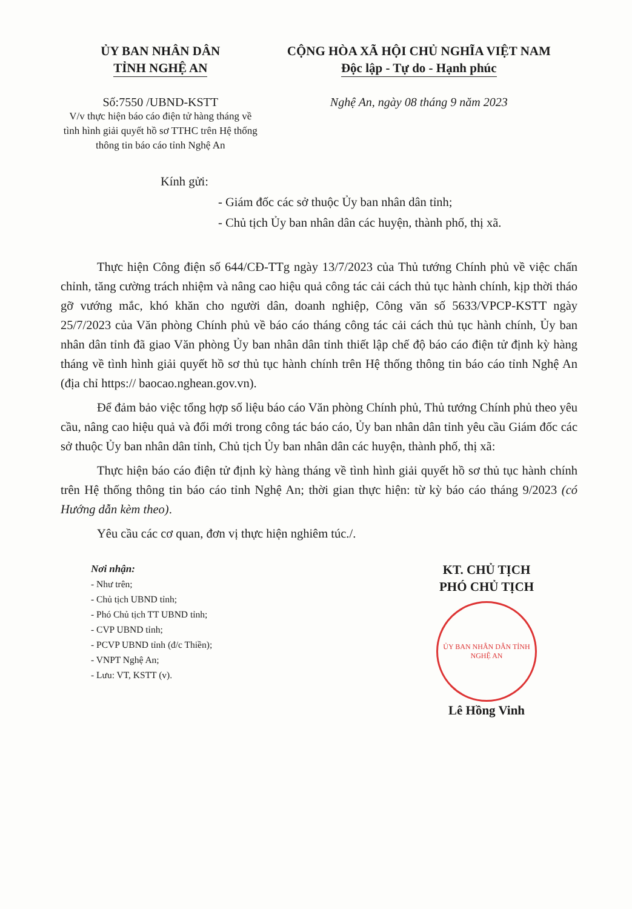ỦY BAN NHÂN DÂN
TỈNH NGHỆ AN
Số:7550 /UBND-KSTT
V/v thực hiện báo cáo điện tử hàng tháng về tình hình giải quyết hồ sơ TTHC trên Hệ thống thông tin báo cáo tỉnh Nghệ An
CỘNG HÒA XÃ HỘI CHỦ NGHĨA VIỆT NAM
Độc lập - Tự do - Hạnh phúc
Nghệ An, ngày 08 tháng 9 năm 2023
Kính gửi:
- Giám đốc các sở thuộc Ủy ban nhân dân tỉnh;
- Chủ tịch Ủy ban nhân dân các huyện, thành phố, thị xã.
Thực hiện Công điện số 644/CĐ-TTg ngày 13/7/2023 của Thủ tướng Chính phủ về việc chấn chỉnh, tăng cường trách nhiệm và nâng cao hiệu quả công tác cải cách thủ tục hành chính, kịp thời tháo gỡ vướng mắc, khó khăn cho người dân, doanh nghiệp, Công văn số 5633/VPCP-KSTT ngày 25/7/2023 của Văn phòng Chính phủ về báo cáo tháng công tác cải cách thủ tục hành chính, Ủy ban nhân dân tỉnh đã giao Văn phòng Ủy ban nhân dân tỉnh thiết lập chế độ báo cáo điện tử định kỳ hàng tháng về tình hình giải quyết hồ sơ thủ tục hành chính trên Hệ thống thông tin báo cáo tỉnh Nghệ An (địa chỉ https:// baocao.nghean.gov.vn).
Để đảm bảo việc tổng hợp số liệu báo cáo Văn phòng Chính phủ, Thủ tướng Chính phủ theo yêu cầu, nâng cao hiệu quả và đổi mới trong công tác báo cáo, Ủy ban nhân dân tỉnh yêu cầu Giám đốc các sở thuộc Ủy ban nhân dân tỉnh, Chủ tịch Ủy ban nhân dân các huyện, thành phố, thị xã:
Thực hiện báo cáo điện tử định kỳ hàng tháng về tình hình giải quyết hồ sơ thủ tục hành chính trên Hệ thống thông tin báo cáo tỉnh Nghệ An; thời gian thực hiện: từ kỳ báo cáo tháng 9/2023 (có Hướng dẫn kèm theo).
Yêu cầu các cơ quan, đơn vị thực hiện nghiêm túc./.
Nơi nhận:
- Như trên;
- Chủ tịch UBND tỉnh;
- Phó Chủ tịch TT UBND tỉnh;
- CVP UBND tỉnh;
- PCVP UBND tỉnh (đ/c Thiền);
- VNPT Nghệ An;
- Lưu: VT, KSTT (v).
KT. CHỦ TỊCH
PHÓ CHỦ TỊCH
ỦY BAN NHÂN DÂN TỈNH NGHỆ AN
Lê Hồng Vinh